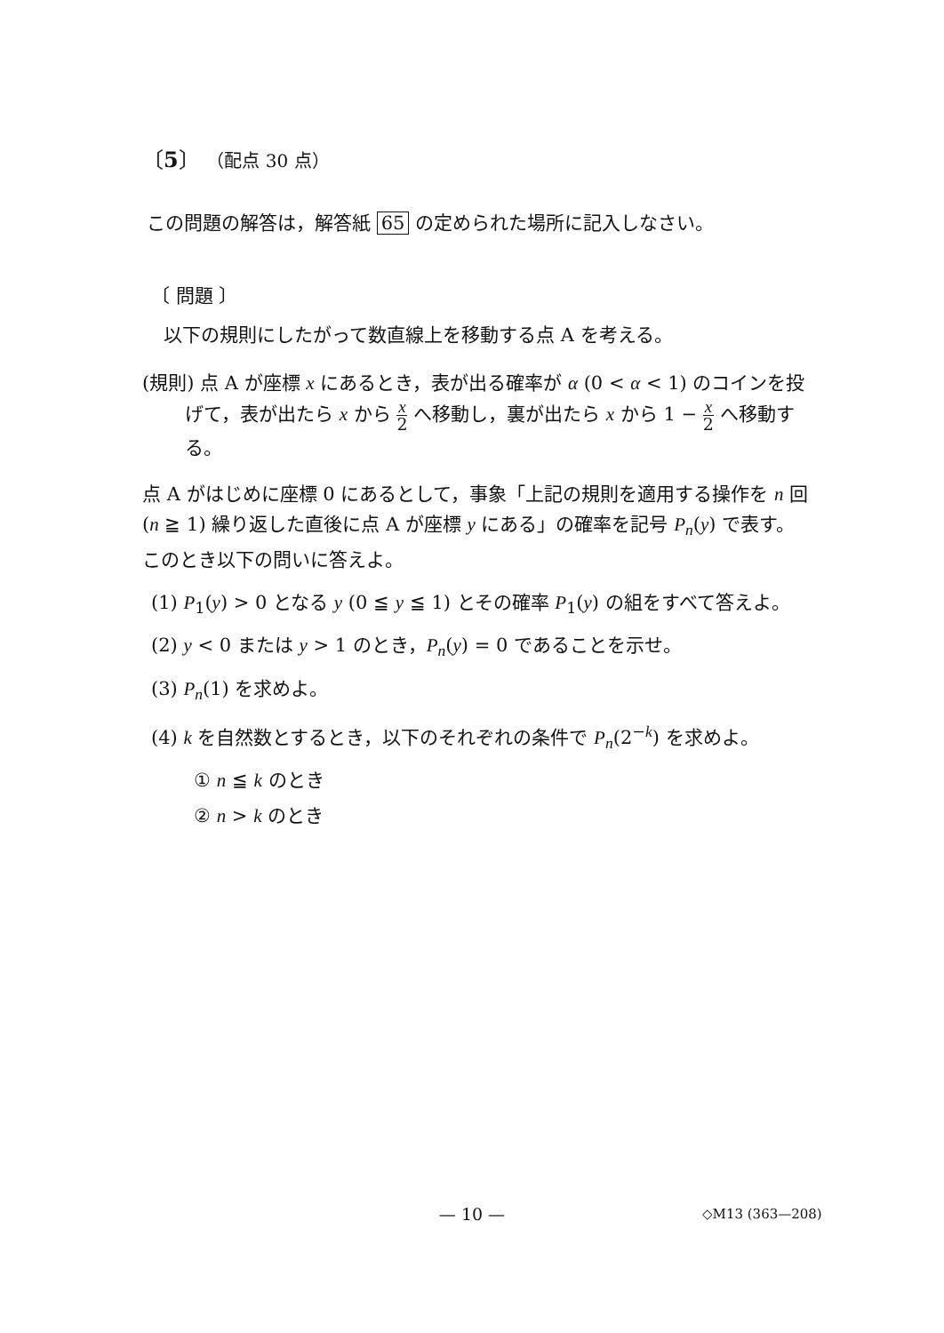〔5〕 （配点 30 点）
この問題の解答は，解答紙 65 の定められた場所に記入しなさい。
〔 問題 〕
以下の規則にしたがって数直線上を移動する点 A を考える。
(規則) 点 A が座標 x にあるとき，表が出る確率が α (0 < α < 1) のコインを投
げて，表が出たら x から x 2 へ移動し，裏が出たら x から 1 − x 2 へ移動する。
点 A がはじめに座標 0 にあるとして，事象「上記の規則を適用する操作を n 回 (n ≧ 1) 繰り返した直後に点 A が座標 y にある」の確率を記号 P<sub>n</sub>(y) で表す。このとき以下の問いに答えよ。
(1) P<sub>1</sub>(y) > 0 となる y (0 ≦ y ≦ 1) とその確率 P<sub>1</sub>(y) の組をすべて答えよ。
(2) y < 0 または y > 1 のとき，P<sub>n</sub>(y) = 0 であることを示せ。
(3) P<sub>n</sub>(1) を求めよ。
(4) k を自然数とするとき，以下のそれぞれの条件で P<sub>n</sub>(2<sup>−k</sup>) を求めよ。
① n ≦ k のとき
② n > k のとき
— 10 — ◇M13 (363—208)